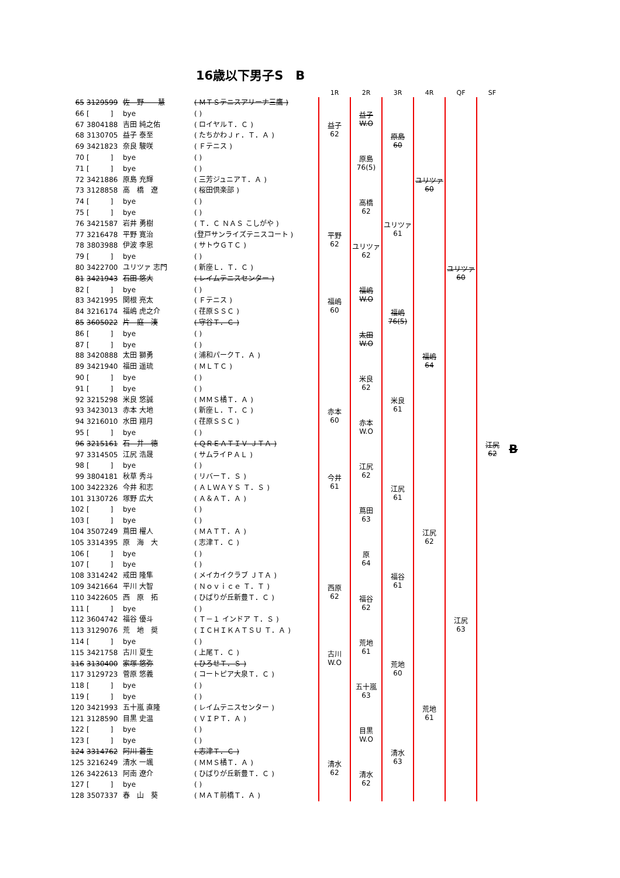16歳以下男子S　B
| | | | | 1R | 2R | 3R | 4R | QF | SF | |
| --- | --- | --- | --- | --- | --- | --- | --- | --- | --- | --- |
| 65 | 3129599 | 佐 野 慧 | ( ＭＴＳテニスアリーナ三鷹 ) | | 益子 W.O | 原島 60 | ユリツァ 60 | ユリツァ 60 | 江尻 62 | B |
| 66 | [ ] | bye | ( ) | | | | | | | |
| 67 | 3804188 | 吉田 純之佑 | ( ロイヤルＴ．Ｃ ) | 益子 62 | | | | | | |
| 68 | 3130705 | 益子 泰至 | ( たちかわＪｒ．Ｔ．Ａ ) | | | | | | | |
| 69 | 3421823 | 奈良 駿咲 | ( Ｆテニス ) | | 原島 76(5) | | | | | |
| 70 | [ ] | bye | ( ) | | | | | | | |
| 71 | [ ] | bye | ( ) | | | | | | | |
| 72 | 3421886 | 原島 充輝 | ( 三芳ジュニアＴ．Ａ ) | | | | | | | |
| 73 | 3128858 | 高 橋 遼 | ( 桜田倶楽部 ) | | 高橋 62 | ユリツァ 61 | | | | |
| 74 | [ ] | bye | ( ) | | | | | | | |
| 75 | [ ] | bye | ( ) | | | | | | | |
| 76 | 3421587 | 岩井 勇樹 | ( Ｔ．Ｃ ＮＡＳ こしがや ) | | | | | | | |
| 77 | 3216478 | 平野 寛治 | (登戸サンライズテニスコート ) | 平野 62 | ユリツァ 62 | | | | | |
| 78 | 3803988 | 伊波 李恩 | ( サトウＧＴＣ ) | | | | | | | |
| 79 | [ ] | bye | ( ) | | | | | | | |
| 80 | 3422700 | ユリツァ 志門 | ( 新座Ｌ．Ｔ．Ｃ ) | | | | | | | |
| 81 | 3421943 | 石田 悠大 | ( レイムテニスセンター ) | | 福嶋 W.O | 福嶋 76(5) | 福嶋 64 | | | |
| 82 | [ ] | bye | ( ) | | | | | | | |
| 83 | 3421995 | 関根 亮太 | ( Ｆテニス ) | 福嶋 60 | | | | | | |
| 84 | 3216174 | 福嶋 虎之介 | ( 荏原ＳＳＣ ) | | | | | | | |
| 85 | 3605022 | 片 庭 湊 | ( 守谷Ｔ．Ｃ ) | | 太田 W.O | | | | | |
| 86 | [ ] | bye | ( ) | | | | | | | |
| 87 | [ ] | bye | ( ) | | | | | | | |
| 88 | 3420888 | 太田 獅勇 | ( 浦和パークＴ．Ａ ) | | | | | | | |
| 89 | 3421940 | 福田 遥琉 | ( ＭＬＴＣ ) | | 米良 62 | 米良 61 | | | | |
| 90 | [ ] | bye | ( ) | | | | | | | |
| 91 | [ ] | bye | ( ) | | | | | | | |
| 92 | 3215298 | 米良 悠誠 | ( ＭＭＳ橘Ｔ．Ａ ) | | | | | | | |
| 93 | 3423013 | 赤本 大地 | ( 新座Ｌ．Ｔ．Ｃ ) | 赤本 60 | 赤本 W.O | | | | | |
| 94 | 3216010 | 水田 翔月 | ( 荏原ＳＳＣ ) | | | | | | | |
| 95 | [ ] | bye | ( ) | | | | | | | |
| 96 | 3215161 | 石 井 徳 | ( ＱＲＥＡＴＩＶ ＪＴＡ ) | | | | | | | |
| 97 | 3314505 | 江尻 浩晟 | ( サムライＰＡＬ ) | | 江尻 62 | 江尻 61 | 江尻 62 | 江尻 63 | | |
| 98 | [ ] | bye | ( ) | | | | | | | |
| 99 | 3804181 | 秋草 秀斗 | ( リバーＴ．Ｓ ) | 今井 61 | | | | | | |
| 100 | 3422326 | 今井 和志 | ( ＡＬＷＡＹＳ Ｔ．Ｓ ) | | | | | | | |
| 101 | 3130726 | 塚野 広大 | ( Ａ＆ＡＴ．Ａ ) | | 蔦田 63 | | | | | |
| 102 | [ ] | bye | ( ) | | | | | | | |
| 103 | [ ] | bye | ( ) | | | | | | | |
| 104 | 3507249 | 蔦田 櫂人 | ( ＭＡＴＴ．Ａ ) | | | | | | | |
| 105 | 3314395 | 原 海 大 | ( 志津Ｔ．Ｃ ) | | 原 64 | 福谷 61 | | | | |
| 106 | [ ] | bye | ( ) | | | | | | | |
| 107 | [ ] | bye | ( ) | | | | | | | |
| 108 | 3314242 | 戒田 隆隼 | ( メイカイクラブ ＪＴＡ ) | | | | | | | |
| 109 | 3421664 | 平川 大智 | ( Ｎｏｖｉｃｅ Ｔ．Ｔ ) | 西原 62 | 福谷 62 | | | | | |
| 110 | 3422605 | 西 原 拓 | ( ひばりが丘新豊Ｔ．Ｃ ) | | | | | | | |
| 111 | [ ] | bye | ( ) | | | | | | | |
| 112 | 3604742 | 福谷 優斗 | ( Ｔ－１ インドア Ｔ．Ｓ ) | | | | | | | |
| 113 | 3129076 | 荒 地 奨 | ( ＩＣＨＩＫＡＴＳＵ Ｔ．Ａ ) | | 荒地 61 | 荒地 60 | 荒地 61 | | | |
| 114 | [ ] | bye | ( ) | | | | | | | |
| 115 | 3421758 | 古川 夏生 | ( 上尾Ｔ．Ｃ ) | 古川 W.O | | | | | | |
| 116 | 3130400 | 家塚 悠弥 | ( ひろせＴ．Ｓ ) | | | | | | | |
| 117 | 3129723 | 菅原 悠義 | ( コートピア大泉Ｔ．Ｃ ) | | 五十嵐 63 | | | | | |
| 118 | [ ] | bye | ( ) | | | | | | | |
| 119 | [ ] | bye | ( ) | | | | | | | |
| 120 | 3421993 | 五十嵐 直隆 | ( レイムテニスセンター ) | | | | | | | |
| 121 | 3128590 | 目黒 史温 | ( ＶＩＰＴ．Ａ ) | | 目黒 W.O | 清水 63 | | | | |
| 122 | [ ] | bye | ( ) | | | | | | | |
| 123 | [ ] | bye | ( ) | | | | | | | |
| 124 | 3314762 | 阿川 蒼生 | ( 志津Ｔ．Ｃ ) | | | | | | | |
| 125 | 3216249 | 清水 一颯 | ( ＭＭＳ橘Ｔ．Ａ ) | 清水 62 | 清水 62 | | | | | |
| 126 | 3422613 | 阿南 遼介 | ( ひばりが丘新豊Ｔ．Ｃ ) | | | | | | | |
| 127 | [ ] | bye | ( ) | | | | | | | |
| 128 | 3507337 | 春 山 葵 | ( ＭＡＴ前橋Ｔ．Ａ ) | | | | | | | |